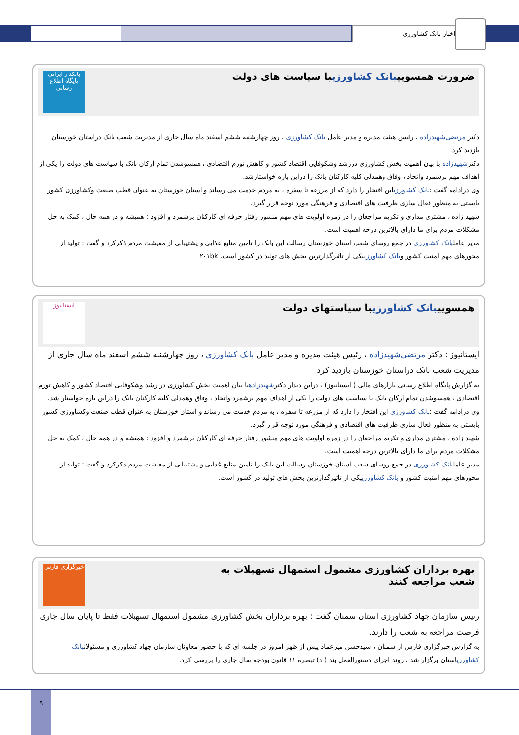اخبار بانک کشاورزی
ضرورت همسوییبانک کشاورزیبا سیاست های دولت
بانکدار ایرانی
پایگاه اطلاع رسانی
دکتر مرتضی‌شهیدزاده ، رئیس هیئت مدیره و مدیر عامل بانک کشاورزی ، روز چهارشنبه ششم اسفند ماه سال جاری از مدیریت شعب بانک دراستان خوزستان بازدید کرد.
دکترشهیدزاده با بیان اهمیت بخش کشاورزی دررشد وشکوفایی اقتصاد کشور و کاهش تورم اقتصادی ، همسوشدن تمام ارکان بانک با سیاست های دولت را یکی از اهداف مهم برشمرد واتحاد ، وفاق وهمدلی کلیه کارکنان بانک را دراین باره خواستارشد.
وی درادامه گفت :بانک کشاورزیاین افتخار را دارد که از مزرعه تا سفره ، به مردم خدمت می رساند و استان خوزستان به عنوان قطب صنعت وکشاورزی کشور بایستی به منظور فعال سازی ظرفیت های اقتصادی و فرهنگی مورد توجه قرار گیرد.
شهید زاده ، مشتری مداری و تکریم مراجعان را در زمره اولویت های مهم منشور رفتار حرفه ای کارکنان برشمرد و افزود : همیشه و در همه حال ، کمک به حل مشکلات مردم برای ما دارای بالاترین درجه اهمیت است.
مدیر عاملبانک کشاورزی در جمع روسای شعب استان خوزستان رسالت این بانک را تامین منابع غذایی و پشتیبانی از معیشت مردم ذکرکرد و گفت : تولید از محورهای مهم امنیت کشور وبانک کشاورزییکی از تاثیرگذارترین بخش های تولید در کشور است. ۲۰۱bk
همسوییبانک کشاورزیبا سیاستهای دولت
ایستانیوز
ایستانیوز : دکتر مرتضی‌شهیدزاده ، رئیس هیئت مدیره و مدیر عامل بانک کشاورزی ، روز چهارشنبه ششم اسفند ماه سال جاری از مدیریت شعب بانک دراستان خوزستان بازدید کرد.
به گزارش پایگاه اطلاع رسانی بازارهای مالی ( ایستانیوز) ، دراین دیدار دکترشهیدزادهبا بیان اهمیت بخش کشاورزی در رشد وشکوفایی اقتصاد کشور و کاهش تورم اقتصادی ، همسوشدن تمام ارکان بانک با سیاست های دولت را یکی از اهداف مهم برشمرد واتحاد ، وفاق وهمدلی کلیه کارکنان بانک را دراین باره خواستار شد.
وی درادامه گفت :بانک کشاورزی این افتخار را دارد که از مزرعه تا سفره ، به مردم خدمت می رساند و استان خوزستان به عنوان قطب صنعت وکشاورزی کشور بایستی به منظور فعال سازی ظرفیت های اقتصادی و فرهنگی مورد توجه قرار گیرد.
شهید زاده ، مشتری مداری و تکریم مراجعان را در زمره اولویت های مهم منشور رفتار حرفه ای کارکنان برشمرد و افزود : همیشه و در همه حال ، کمک به حل مشکلات مردم برای ما دارای بالاترین درجه اهمیت است.
مدیر عاملبانک کشاورزی در جمع روسای شعب استان خوزستان رسالت این بانک را تامین منابع غذایی و پشتیبانی از معیشت مردم ذکرکرد و گفت : تولید از محورهای مهم امنیت کشور و بانک کشاورزییکی از تاثیرگذارترین بخش های تولید در کشور است.
بهره برداران کشاورزی مشمول استمهال تسهیلات به
شعب مراجعه کنند
خبرگزاری فارس
رئیس سازمان جهاد کشاورزی استان سمنان گفت : بهره برداران بخش کشاورزی مشمول استمهال تسهیلات فقط تا پایان سال جاری فرصت مراجعه به شعب را دارند.
به گزارش خبرگزاری فارس از سمنان ، سیدحسن میرعماد پیش از ظهر امروز در جلسه ای که با حضور معاونان سازمان جهاد کشاورزی و مسئولانبانک کشاورزیاستان برگزار شد ، روند اجرای دستورالعمل بند ( د) تبصره ۱۱ قانون بودجه سال جاری را بررسی کرد.
۹